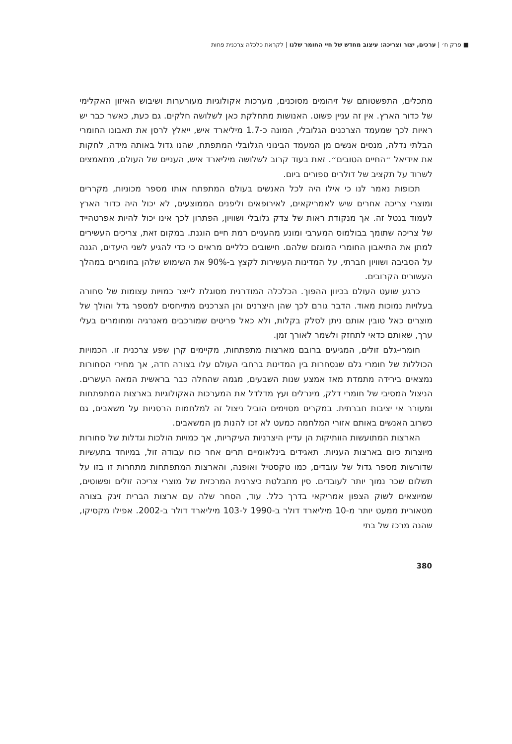■ פרק ח׳ | ערכים, יצור וצריכה: עיצוב מחדש של חיי החומר שלנו | לקראת כלכלה צרכנית פחות
מתכלים, התפשטותם של זיהומים מסוכנים, מערכות אקולוגיות מעורערות ושיבוש האיזון האקלימי של כדור הארץ. אין זה עניין פשוט. האנושות מתחלקת כאן לשלושה חלקים. גם כעת, כאשר כבר יש ראיות לכך שמעמד הצרכנים הגלובלי, המונה כ-1.7 מיליארד איש, ייאלץ לרסן את תאבונו החומרי הבלתי נדלה, מנסים אנשים מן המעמד הבינוני הגלובלי המתפתח, שהנו גדול באותה מידה, לחקות את אידיאל ״החיים הטובים״. זאת בעוד קרוב לשלושה מיליארד איש, העניים של העולם, מתאמצים לשרוד על תקציב של דולרים ספורים ביום.
תכופות נאמר לנו כי אילו היה לכל האנשים בעולם המתפתח אותו מספר מכוניות, מקררים ומוצרי צריכה אחרים שיש לאמריקאים, לאירופאים וליפנים הממוצעים, לא יכול היה כדור הארץ לעמוד בנטל זה. אך מנקודת ראות של צדק גלובלי ושוויון, הפתרון לכך אינו יכול להיות אפרטהייד של צריכה שתומך בבולמוס המערבי ומונע מהעניים רמת חיים הוגנת. במקום זאת, צריכים העשירים למתן את התיאבון החומרי המוגזם שלהם. חישובים כלליים מראים כי כדי להגיע לשני היעדים, הגנה על הסביבה ושוויון חברתי, על המדינות העשירות לקצץ ב-90% את השימוש שלהן בחומרים במהלך העשורים הקרובים.
כרגע שועט העולם בכיוון ההפוך. הכלכלה המודרנית מסוגלת לייצר כמויות עצומות של סחורה בעלויות נמוכות מאוד. הדבר גורם לכך שהן היצרנים והן הצרכנים מתייחסים למספר גדל והולך של מוצרים כאל טובין אותם ניתן לסלק בקלות, ולא כאל פריטים שמורכבים מאנרגיה ומחומרים בעלי ערך, שאותם כדאי לתחזק ולשמר לאורך זמן.
חומרי-גלם זולים, המגיעים ברובם מארצות מתפתחות, מקיימים קרן שפע צרכנית זו. הכמויות הכוללות של חומרי גלם שנסחרות בין המדינות ברחבי העולם עלו בצורה חדה, אך מחירי הסחורות נמצאים בירידה מתמדת מאז אמצע שנות השבעים, מגמה שהחלה כבר בראשית המאה העשרים. הניצול המסיבי של חומרי דלק, מינרלים ועץ מדלדל את המערכות האקולוגיות בארצות המתפתחות ומעורר אי יציבות חברתית. במקרים מסוימים הוביל ניצול זה למלחמות הרסניות על משאבים, גם כשרוב האנשים באותם אזורי המלחמה כמעט לא זכו להנות מן המשאבים.
הארצות המתועשות הוותיקות הן עדיין היצרניות העיקריות, אך כמויות הולכות וגדלות של סחורות מיוצרות כיום בארצות העניות. תאגידים בינלאומיים תרים אחר כוח עבודה זול, במיוחד בתעשיות שדורשות מספר גדול של עובדים, כמו טקסטיל ואופנה, והארצות המתפתחות מתחרות זו בזו על תשלום שכר נמוך יותר לעובדים. סין מתבלטת כיצרנית המרכזית של מוצרי צריכה זולים ופשוטים, שמיוצאים לשוק הצפון אמריקאי בדרך כלל. עוד, הסחר שלה עם ארצות הברית זינק בצורה מטאורית ממעט יותר מ-10 מיליארד דולר ב-1990 ל-103 מיליארד דולר ב-2002. אפילו מקסיקו, שהנה מרכז של בתי
380